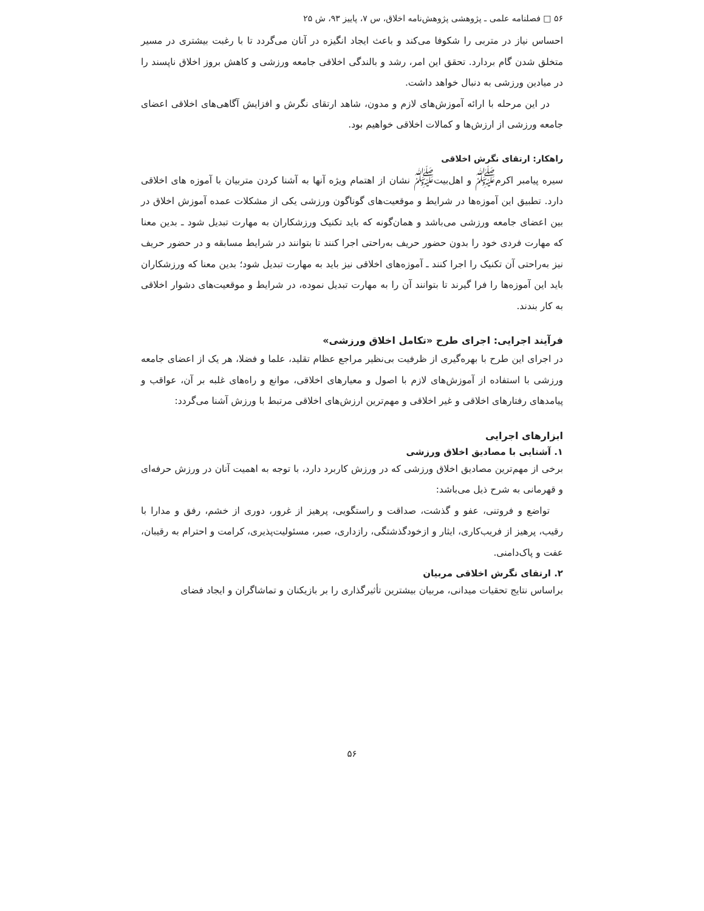۵۶ □ فصلنامه علمی ـ پژوهشی پژوهش‌نامه اخلاق، س ۷، پاییز ۹۳، ش ۲۵
احساس نیاز در متربی را شکوفا می‌کند و باعث ایجاد انگیزه در آنان می‌گردد تا با رغبت بیشتری در مسیر متخلق شدن گام بردارد. تحقق این امر، رشد و بالندگی اخلاقی جامعه ورزشی و کاهش بروز اخلاق ناپسند را در میادین ورزشی به دنبال خواهد داشت.
در این مرحله با ارائه آموزش‌های لازم و مدون، شاهد ارتقای نگرش و افزایش آگاهی‌های اخلاقی اعضای جامعه ورزشی از ارزش‌ها و کمالات اخلاقی خواهیم بود.
راهکار: ارتقای نگرش اخلاقی
سیره پیامبر اکرم<sup>ﷺ</sup> و اهل‌بیت<sup>ﷺ</sup> نشان از اهتمام ویژه آنها به آشنا کردن متربیان با آموزه های اخلاقی دارد. تطبیق این آموزه‌ها در شرایط و موقعیت‌های گوناگون ورزشی یکی از مشکلات عمده آموزش اخلاق در بین اعضای جامعه ورزشی می‌باشد و همان‌گونه که باید تکنیک ورزشکاران به مهارت تبدیل شود ـ بدین معنا که مهارت فردی خود را بدون حضور حریف به‌راحتی اجرا کنند تا بتوانند در شرایط مسابقه و در حضور حریف نیز به‌راحتی آن تکنیک را اجرا کنند ـ آموزه‌های اخلاقی نیز باید به مهارت تبدیل شود؛ بدین معنا که ورزشکاران باید این آموزه‌ها را فرا گیرند تا بتوانند آن را به مهارت تبدیل نموده، در شرایط و موقعیت‌های دشوار اخلاقی به کار بندند.
فرآیند اجرایی: اجرای طرح «تکامل اخلاق ورزشی»
در اجرای این طرح با بهره‌گیری از ظرفیت بی‌نظیر مراجع عظام تقلید، علما و فضلا، هر یک از اعضای جامعه ورزشی با استفاده از آموزش‌های لازم با اصول و معیارهای اخلاقی، موانع و راه‌های غلبه بر آن، عواقب و پیامدهای رفتارهای اخلاقی و غیر اخلاقی و مهم‌ترین ارزش‌های اخلاقی مرتبط با ورزش آشنا می‌گردد:
ابزارهای اجرایی
۱. آشنایی با مصادیق اخلاق ورزشی
برخی از مهم‌ترین مصادیق اخلاق ورزشی که در ورزش کاربرد دارد، با توجه به اهمیت آنان در ورزش حرفه‌ای و قهرمانی به شرح ذیل می‌باشد:
تواضع و فروتنی، عفو و گذشت، صداقت و راستگویی، پرهیز از غرور، دوری از خشم، رفق و مدارا با رقیب، پرهیز از فریب‌کاری، ایثار و ازخودگذشتگی، رازداری، صبر، مسئولیت‌پذیری، کرامت و احترام به رقیبان، عفت و پاک‌دامنی.
۲. ارتقای نگرش اخلاقی مربیان
براساس نتایج تحقیات میدانی، مربیان بیشترین تأثیرگذاری را بر بازیکنان و تماشاگران و ایجاد فضای
۵۶